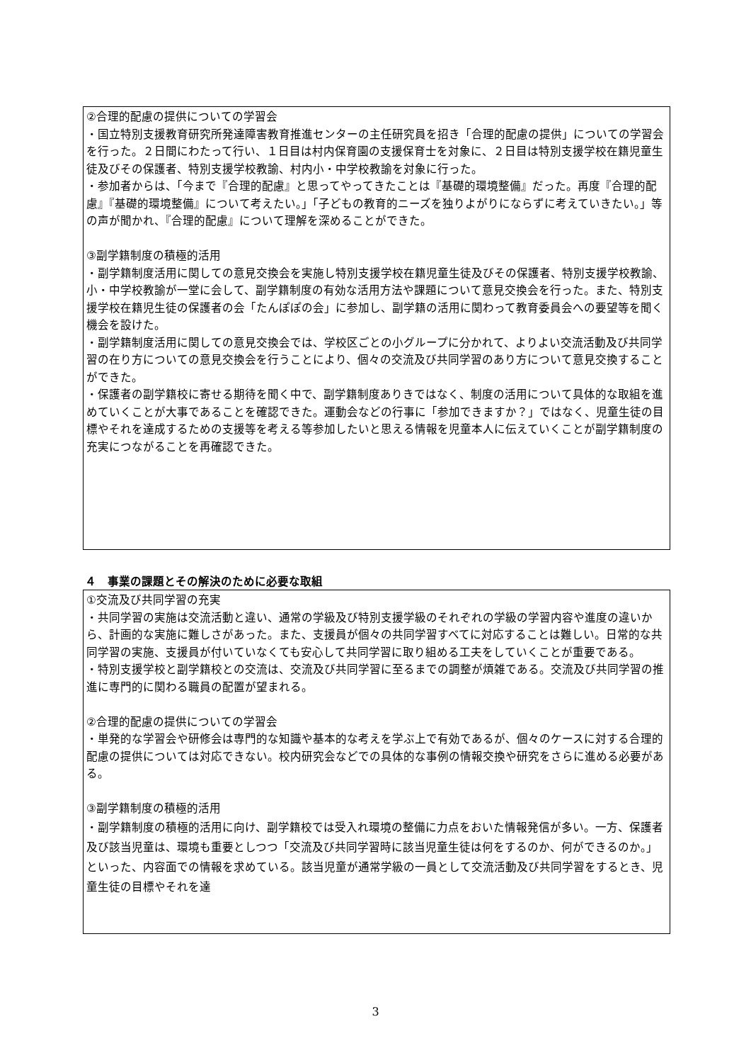②合理的配慮の提供についての学習会
・国立特別支援教育研究所発達障害教育推進センターの主任研究員を招き「合理的配慮の提供」についての学習会を行った。２日間にわたって行い、１日目は村内保育園の支援保育士を対象に、２日目は特別支援学校在籍児童生徒及びその保護者、特別支援学校教諭、村内小・中学校教諭を対象に行った。
・参加者からは、「今まで『合理的配慮』と思ってやってきたことは『基礎的環境整備』だった。再度『合理的配慮』『基礎的環境整備』について考えたい。」「子どもの教育的ニーズを独りよがりにならずに考えていきたい。」等の声が聞かれ、『合理的配慮』について理解を深めることができた。
③副学籍制度の積極的活用
・副学籍制度活用に関しての意見交換会を実施し特別支援学校在籍児童生徒及びその保護者、特別支援学校教諭、小・中学校教諭が一堂に会して、副学籍制度の有効な活用方法や課題について意見交換会を行った。また、特別支援学校在籍児生徒の保護者の会「たんぽぽの会」に参加し、副学籍の活用に関わって教育委員会への要望等を聞く機会を設けた。
・副学籍制度活用に関しての意見交換会では、学校区ごとの小グループに分かれて、よりよい交流活動及び共同学習の在り方についての意見交換会を行うことにより、個々の交流及び共同学習のあり方について意見交換することができた。
・保護者の副学籍校に寄せる期待を聞く中で、副学籍制度ありきではなく、制度の活用について具体的な取組を進めていくことが大事であることを確認できた。運動会などの行事に「参加できますか？」ではなく、児童生徒の目標やそれを達成するための支援等を考える等参加したいと思える情報を児童本人に伝えていくことが副学籍制度の充実につながることを再確認できた。
４　事業の課題とその解決のために必要な取組
①交流及び共同学習の充実
・共同学習の実施は交流活動と違い、通常の学級及び特別支援学級のそれぞれの学級の学習内容や進度の違いから、計画的な実施に難しさがあった。また、支援員が個々の共同学習すべてに対応することは難しい。日常的な共同学習の実施、支援員が付いていなくても安心して共同学習に取り組める工夫をしていくことが重要である。
・特別支援学校と副学籍校との交流は、交流及び共同学習に至るまでの調整が煩雑である。交流及び共同学習の推進に専門的に関わる職員の配置が望まれる。
②合理的配慮の提供についての学習会
・単発的な学習会や研修会は専門的な知識や基本的な考えを学ぶ上で有効であるが、個々のケースに対する合理的配慮の提供については対応できない。校内研究会などでの具体的な事例の情報交換や研究をさらに進める必要がある。
③副学籍制度の積極的活用
・副学籍制度の積極的活用に向け、副学籍校では受入れ環境の整備に力点をおいた情報発信が多い。一方、保護者及び該当児童は、環境も重要としつつ「交流及び共同学習時に該当児童生徒は何をするのか、何ができるのか。」といった、内容面での情報を求めている。該当児童が通常学級の一員として交流活動及び共同学習をするとき、児童生徒の目標やそれを達
3